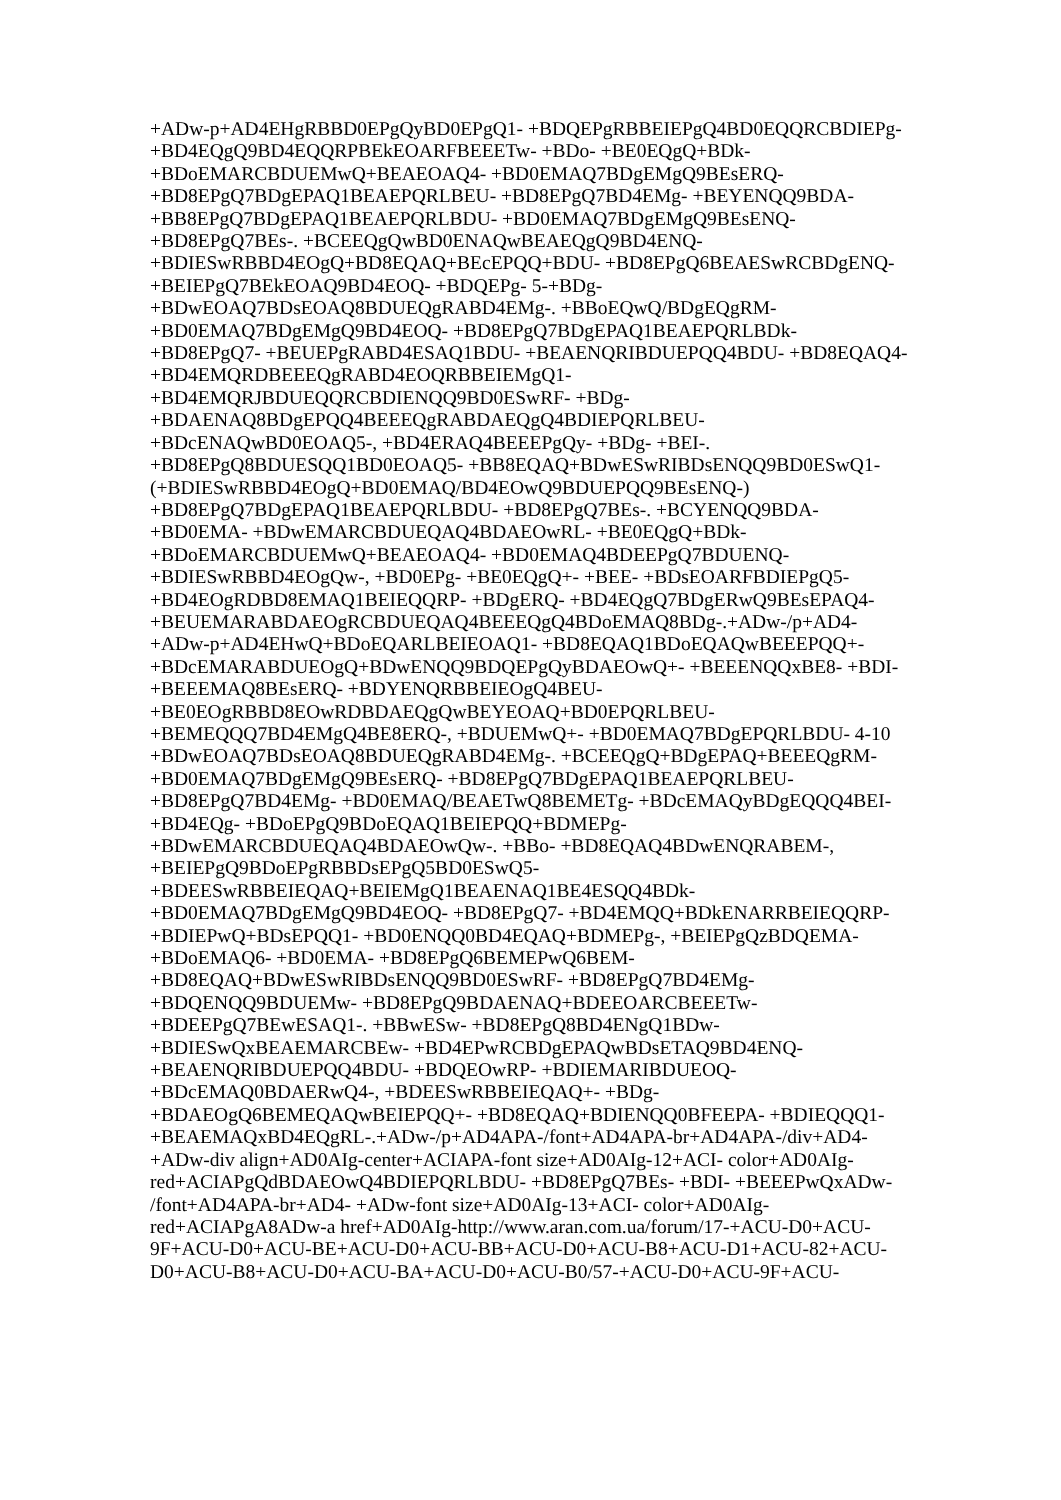+ADw-p+AD4EHgRBBD0EPgQyBD0EPgQ1- +BDQEPgRBBEIEPgQ4BD0EQQRCBDIEPg-
+BD4EQgQ9BD4EQQRPBEkEOARFBEEETw- +BDo- +BE0EQgQ+BDk-
+BDoEMARCBDUEMwQ+BEAEOAQ4- +BD0EMAQ7BDgEMgQ9BEsERQ-
+BD8EPgQ7BDgEPAQ1BEAEPQRLBEU- +BD8EPgQ7BD4EMg- +BEYENQQ9BDA-
+BB8EPgQ7BDgEPAQ1BEAEPQRLBDU- +BD0EMAQ7BDgEMgQ9BEsENQ-
+BD8EPgQ7BEs-. +BCEEQgQwBD0ENAQwBEAEQgQ9BD4ENQ-
+BDIESwRBBD4EOgQ+BD8EQAQ+BEcEPQQ+BDU- +BD8EPgQ6BEAESwRCBDgENQ-
+BEIEPgQ7BEkEOAQ9BD4EOQ- +BDQEPg- 5-+BDg-
+BDwEOAQ7BDsEOAQ8BDUEQgRABD4EMg-. +BBoEQwQ/BDgEQgRM-
+BD0EMAQ7BDgEMgQ9BD4EOQ- +BD8EPgQ7BDgEPAQ1BEAEPQRLBDk-
+BD8EPgQ7- +BEUEPgRABD4ESAQ1BDU- +BEAENQRIBDUEPQQ4BDU- +BD8EQAQ4-
+BD4EMQRDBEEEQgRABD4EOQRBBEIEMgQ1-
+BD4EMQRJBDUEQQRCBDIENQQ9BD0ESwRF- +BDg-
+BDAENAQ8BDgEPQQ4BEEEQgRABDAEQgQ4BDIEPQRLBEU-
+BDcENAQwBD0EOAQ5-, +BD4ERAQ4BEEEPgQy- +BDg- +BEI-.
+BD8EPgQ8BDUESQQ1BD0EOAQ5- +BB8EQAQ+BDwESwRIBDsENQQ9BD0ESwQ1-
(+BDIESwRBBD4EOgQ+BD0EMAQ/BD4EOwQ9BDUEPQQ9BEsENQ-)
+BD8EPgQ7BDgEPAQ1BEAEPQRLBDU- +BD8EPgQ7BEs-. +BCYENQQ9BDA-
+BD0EMA- +BDwEMARCBDUEQAQ4BDAEOwRL- +BE0EQgQ+BDk-
+BDoEMARCBDUEMwQ+BEAEOAQ4- +BD0EMAQ4BDEEPgQ7BDUENQ-
+BDIESwRBBD4EOgQw-, +BD0EPg- +BE0EQgQ+- +BEE- +BDsEOARFBDIEPgQ5-
+BD4EOgRDBD8EMAQ1BEIEQQRP- +BDgERQ- +BD4EQgQ7BDgERwQ9BEsEPAQ4-
+BEUEMARABDAEOgRCBDUEQAQ4BEEEQgQ4BDoEMAQ8BDg-.+ADw-/p+AD4-
+ADw-p+AD4EHwQ+BDoEQARLBEIEOAQ1- +BD8EQAQ1BDoEQAQwBEEEPQQ+-
+BDcEMARABDUEOgQ+BDwENQQ9BDQEPgQyBDAEOwQ+- +BEEENQQxBE8- +BDI-
+BEEEMAQ8BEsERQ- +BDYENQRBBEIEOgQ4BEU-
+BE0EOgRBBD8EOwRDBDAEQgQwBEYEOAQ+BD0EPQRLBEU-
+BEMEQQQ7BD4EMgQ4BE8ERQ-, +BDUEMwQ+- +BD0EMAQ7BDgEPQRLBDU- 4-10
+BDwEOAQ7BDsEOAQ8BDUEQgRABD4EMg-. +BCEEQgQ+BDgEPAQ+BEEEQgRM-
+BD0EMAQ7BDgEMgQ9BEsERQ- +BD8EPgQ7BDgEPAQ1BEAEPQRLBEU-
+BD8EPgQ7BD4EMg- +BD0EMAQ/BEAETwQ8BEMETg- +BDcEMAQyBDgEQQQ4BEI-
+BD4EQg- +BDoEPgQ9BDoEQAQ1BEIEPQQ+BDMEPg-
+BDwEMARCBDUEQAQ4BDAEOwQw-. +BBo- +BD8EQAQ4BDwENQRABEM-,
+BEIEPgQ9BDoEPgRBBDsEPgQ5BD0ESwQ5-
+BDEESwRBBEIEQAQ+BEIEMgQ1BEAENAQ1BE4ESQQ4BDk-
+BD0EMAQ7BDgEMgQ9BD4EOQ- +BD8EPgQ7- +BD4EMQQ+BDkENARRBEIEQQRP-
+BDIEPwQ+BDsEPQQ1- +BD0ENQQ0BD4EQAQ+BDMEPg-, +BEIEPgQzBDQEMA-
+BDoEMAQ6- +BD0EMA- +BD8EPgQ6BEMEPwQ6BEM-
+BD8EQAQ+BDwESwRIBDsENQQ9BD0ESwRF- +BD8EPgQ7BD4EMg-
+BDQENQQ9BDUEMw- +BD8EPgQ9BDAENAQ+BDEEOARCBEEETw-
+BDEEPgQ7BEwESAQ1-. +BBwESw- +BD8EPgQ8BD4ENgQ1BDw-
+BDIESwQxBEAEMARCBEw- +BD4EPwRCBDgEPAQwBDsETAQ9BD4ENQ-
+BEAENQRIBDUEPQQ4BDU- +BDQEOwRP- +BDIEMARIBDUEOQ-
+BDcEMAQ0BDAERwQ4-, +BDEESwRBBEIEQAQ+- +BDg-
+BDAEOgQ6BEMEQAQwBEIEPQQ+- +BD8EQAQ+BDIENQQ0BFEEPA- +BDIEQQQ1-
+BEAEMAQxBD4EQgRL-.+ADw-/p+AD4APA-/font+AD4APA-br+AD4APA-/div+AD4-
+ADw-div align+AD0AIg-center+ACIAPA-font size+AD0AIg-12+ACI- color+AD0AIg-
red+ACIAPgQdBDAEOwQ4BDIEPQRLBDU- +BD8EPgQ7BEs- +BDI- +BEEEPwQxADw-
/font+AD4APA-br+AD4- +ADw-font size+AD0AIg-13+ACI- color+AD0AIg-
red+ACIAPgA8ADw-a href+AD0AIg-http://www.aran.com.ua/forum/17-+ACU-D0+ACU-
9F+ACU-D0+ACU-BE+ACU-D0+ACU-BB+ACU-D0+ACU-B8+ACU-D1+ACU-82+ACU-
D0+ACU-B8+ACU-D0+ACU-BA+ACU-D0+ACU-B0/57-+ACU-D0+ACU-9F+ACU-